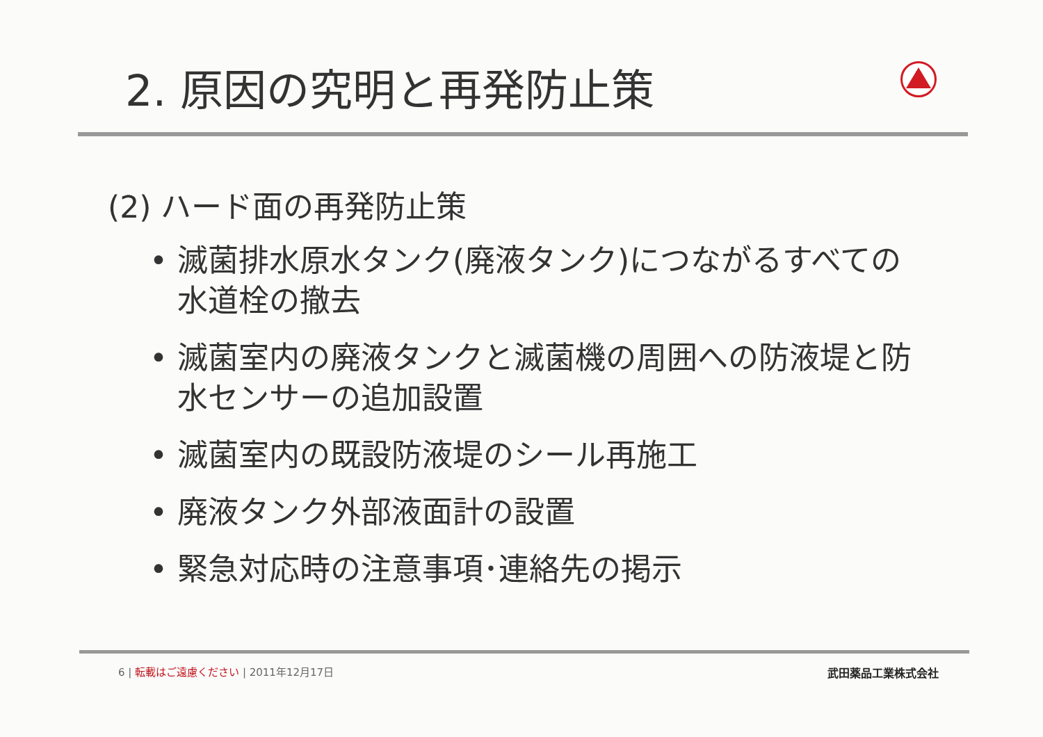2. 原因の究明と再発防止策
(2) ハード面の再発防止策
• 滅菌排水原水タンク(廃液タンク)につながるすべての水道栓の撤去
• 滅菌室内の廃液タンクと滅菌機の周囲への防液堤と防水センサーの追加設置
• 滅菌室内の既設防液堤のシール再施工
• 廃液タンク外部液面計の設置
• 緊急対応時の注意事項･連絡先の掲示
6 | 転載はご遠慮ください | 2011年12月17日 武田薬品工業株式会社